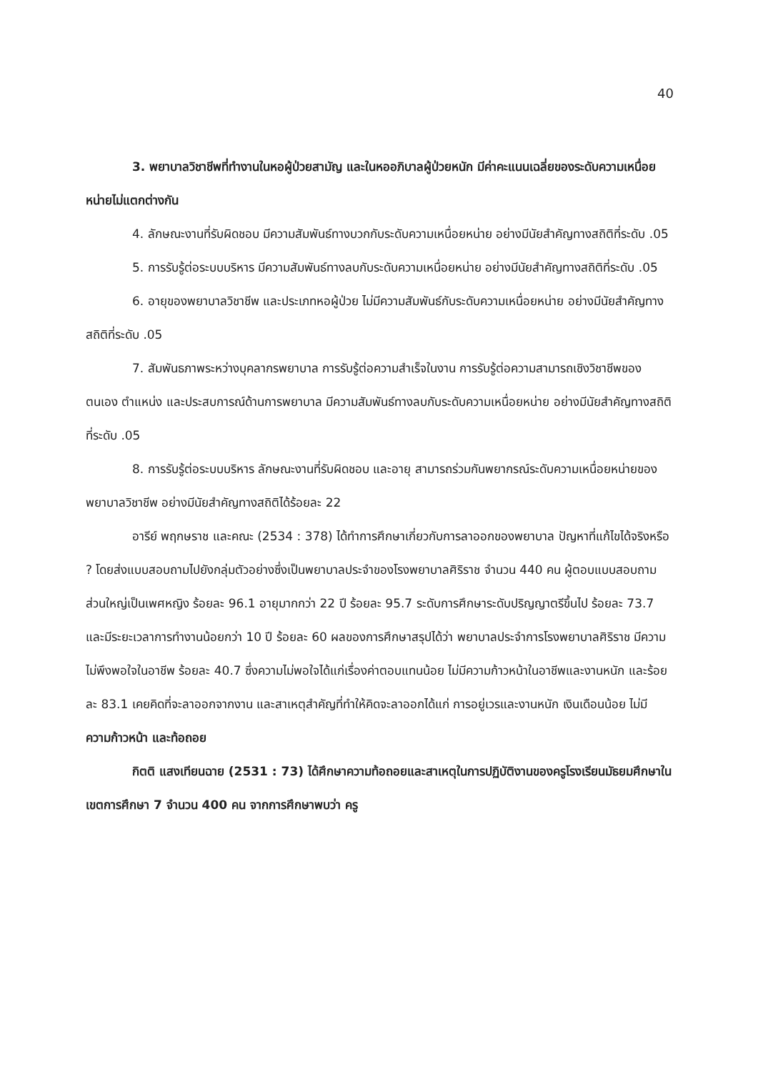40
3. พยาบาลวิชาชีพที่ทำงานในหอผู้ป่วยสามัญ และในหออภิบาลผู้ป่วยหนัก มีค่าคะแนนเฉลี่ยของระดับความเหนื่อยหน่ายไม่แตกต่างกัน
4. ลักษณะงานที่รับผิดชอบ มีความสัมพันธ์ทางบวกกับระดับความเหนื่อยหน่าย อย่างมีนัยสำคัญทางสถิติที่ระดับ .05
5. การรับรู้ต่อระบบบริหาร มีความสัมพันธ์ทางลบกับระดับความเหนื่อยหน่าย อย่างมีนัยสำคัญทางสถิติที่ระดับ .05
6. อายุของพยาบาลวิชาชีพ และประเภทหอผู้ป่วย ไม่มีความสัมพันธ์กับระดับความเหนื่อยหน่าย อย่างมีนัยสำคัญทางสถิติที่ระดับ .05
7. สัมพันธภาพระหว่างบุคลากรพยาบาล การรับรู้ต่อความสำเร็จในงาน การรับรู้ต่อความสามารถเชิงวิชาชีพของตนเอง ตำแหน่ง และประสบการณ์ด้านการพยาบาล มีความสัมพันธ์ทางลบกับระดับความเหนื่อยหน่าย อย่างมีนัยสำคัญทางสถิติที่ระดับ .05
8. การรับรู้ต่อระบบบริหาร ลักษณะงานที่รับผิดชอบ และอายุ สามารถร่วมกันพยากรณ์ระดับความเหนื่อยหน่ายของพยาบาลวิชาชีพ อย่างมีนัยสำคัญทางสถิติได้ร้อยละ 22
อารีย์ พฤกษราช และคณะ (2534 : 378) ได้ทำการศึกษาเกี่ยวกับการลาออกของพยาบาล ปัญหาที่แก้ไขได้จริงหรือ ? โดยส่งแบบสอบถามไปยังกลุ่มตัวอย่างซึ่งเป็นพยาบาลประจำของโรงพยาบาลศิริราช จำนวน 440 คน ผู้ตอบแบบสอบถามส่วนใหญ่เป็นเพศหญิง ร้อยละ 96.1 อายุมากกว่า 22 ปี ร้อยละ 95.7 ระดับการศึกษาระดับปริญญาตรีขึ้นไป ร้อยละ 73.7 และมีระยะเวลาการทำงานน้อยกว่า 10 ปี ร้อยละ 60 ผลของการศึกษาสรุปได้ว่า พยาบาลประจำการโรงพยาบาลศิริราช มีความไม่พึงพอใจในอาชีพ ร้อยละ 40.7 ซึ่งความไม่พอใจได้แก่เรื่องค่าตอบแทนน้อย ไม่มีความก้าวหน้าในอาชีพและงานหนัก และร้อยละ 83.1 เคยคิดที่จะลาออกจากงาน และสาเหตุสำคัญที่ทำให้คิดจะลาออกได้แก่ การอยู่เวรและงานหนัก เงินเดือนน้อย ไม่มีความก้าวหน้า และท้อถอย
กิตติ แสงเทียนฉาย (2531 : 73) ได้ศึกษาความท้อถอยและสาเหตุในการปฏิบัติงานของครูโรงเรียนมัธยมศึกษาในเขตการศึกษา 7 จำนวน 400 คน จากการศึกษาพบว่า ครู